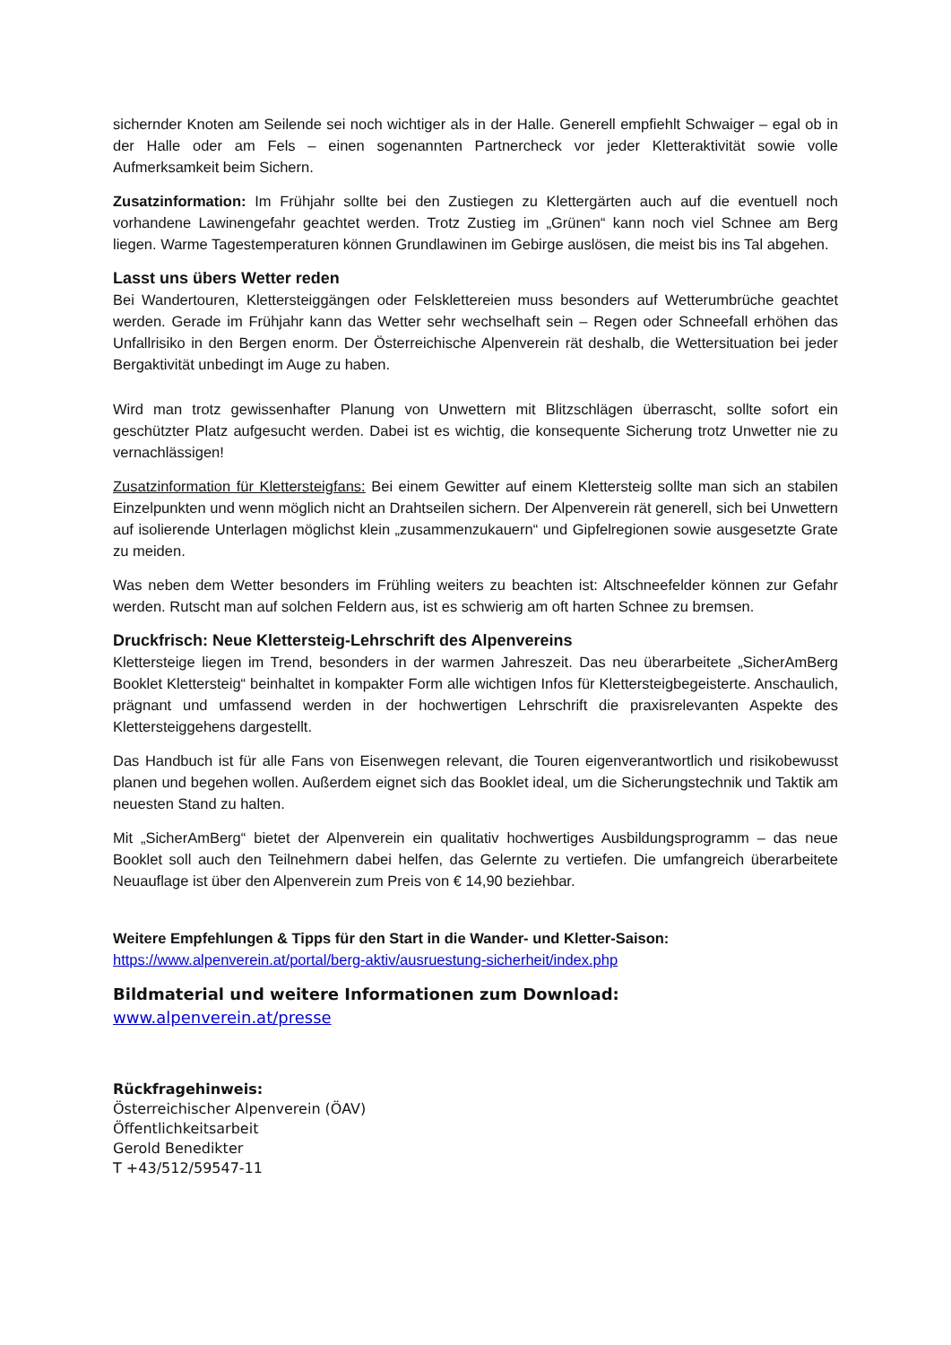sichernder Knoten am Seilende sei noch wichtiger als in der Halle. Generell empfiehlt Schwaiger – egal ob in der Halle oder am Fels – einen sogenannten Partnercheck vor jeder Kletteraktivität sowie volle Aufmerksamkeit beim Sichern.
Zusatzinformation: Im Frühjahr sollte bei den Zustiegen zu Klettergärten auch auf die eventuell noch vorhandene Lawinengefahr geachtet werden. Trotz Zustieg im „Grünen“ kann noch viel Schnee am Berg liegen. Warme Tagestemperaturen können Grundlawinen im Gebirge auslösen, die meist bis ins Tal abgehen.
Lasst uns übers Wetter reden
Bei Wandertouren, Klettersteiggängen oder Felsklettereien muss besonders auf Wetterumbrüche geachtet werden. Gerade im Frühjahr kann das Wetter sehr wechselhaft sein – Regen oder Schneefall erhöhen das Unfallrisiko in den Bergen enorm. Der Österreichische Alpenverein rät deshalb, die Wettersituation bei jeder Bergaktivität unbedingt im Auge zu haben.
Wird man trotz gewissenhafter Planung von Unwettern mit Blitzschlägen überrascht, sollte sofort ein geschützter Platz aufgesucht werden. Dabei ist es wichtig, die konsequente Sicherung trotz Unwetter nie zu vernachlässigen!
Zusatzinformation für Klettersteigfans: Bei einem Gewitter auf einem Klettersteig sollte man sich an stabilen Einzelpunkten und wenn möglich nicht an Drahtseilen sichern. Der Alpenverein rät generell, sich bei Unwettern auf isolierende Unterlagen möglichst klein „zusammenzukauern“ und Gipfelregionen sowie ausgesetzte Grate zu meiden.
Was neben dem Wetter besonders im Frühling weiters zu beachten ist: Altschneefelder können zur Gefahr werden. Rutscht man auf solchen Feldern aus, ist es schwierig am oft harten Schnee zu bremsen.
Druckfrisch: Neue Klettersteig-Lehrschrift des Alpenvereins
Klettersteige liegen im Trend, besonders in der warmen Jahreszeit. Das neu überarbeitete „SicherAmBerg Booklet Klettersteig“ beinhaltet in kompakter Form alle wichtigen Infos für Klettersteigbegeisterte. Anschaulich, prägnant und umfassend werden in der hochwertigen Lehrschrift die praxisrelevanten Aspekte des Klettersteiggehens dargestellt.
Das Handbuch ist für alle Fans von Eisenwegen relevant, die Touren eigenverantwortlich und risikobewusst planen und begehen wollen. Außerdem eignet sich das Booklet ideal, um die Sicherungstechnik und Taktik am neuesten Stand zu halten.
Mit „SicherAmBerg“ bietet der Alpenverein ein qualitativ hochwertiges Ausbildungsprogramm – das neue Booklet soll auch den Teilnehmern dabei helfen, das Gelernte zu vertiefen. Die umfangreich überarbeitete Neuauflage ist über den Alpenverein zum Preis von € 14,90 beziehbar.
Weitere Empfehlungen & Tipps für den Start in die Wander- und Kletter-Saison:
https://www.alpenverein.at/portal/berg-aktiv/ausruestung-sicherheit/index.php
Bildmaterial und weitere Informationen zum Download:
www.alpenverein.at/presse
Rückfragehinweis:
Österreichischer Alpenverein (ÖAV)
Öffentlichkeitsarbeit
Gerold Benedikter
T +43/512/59547-11